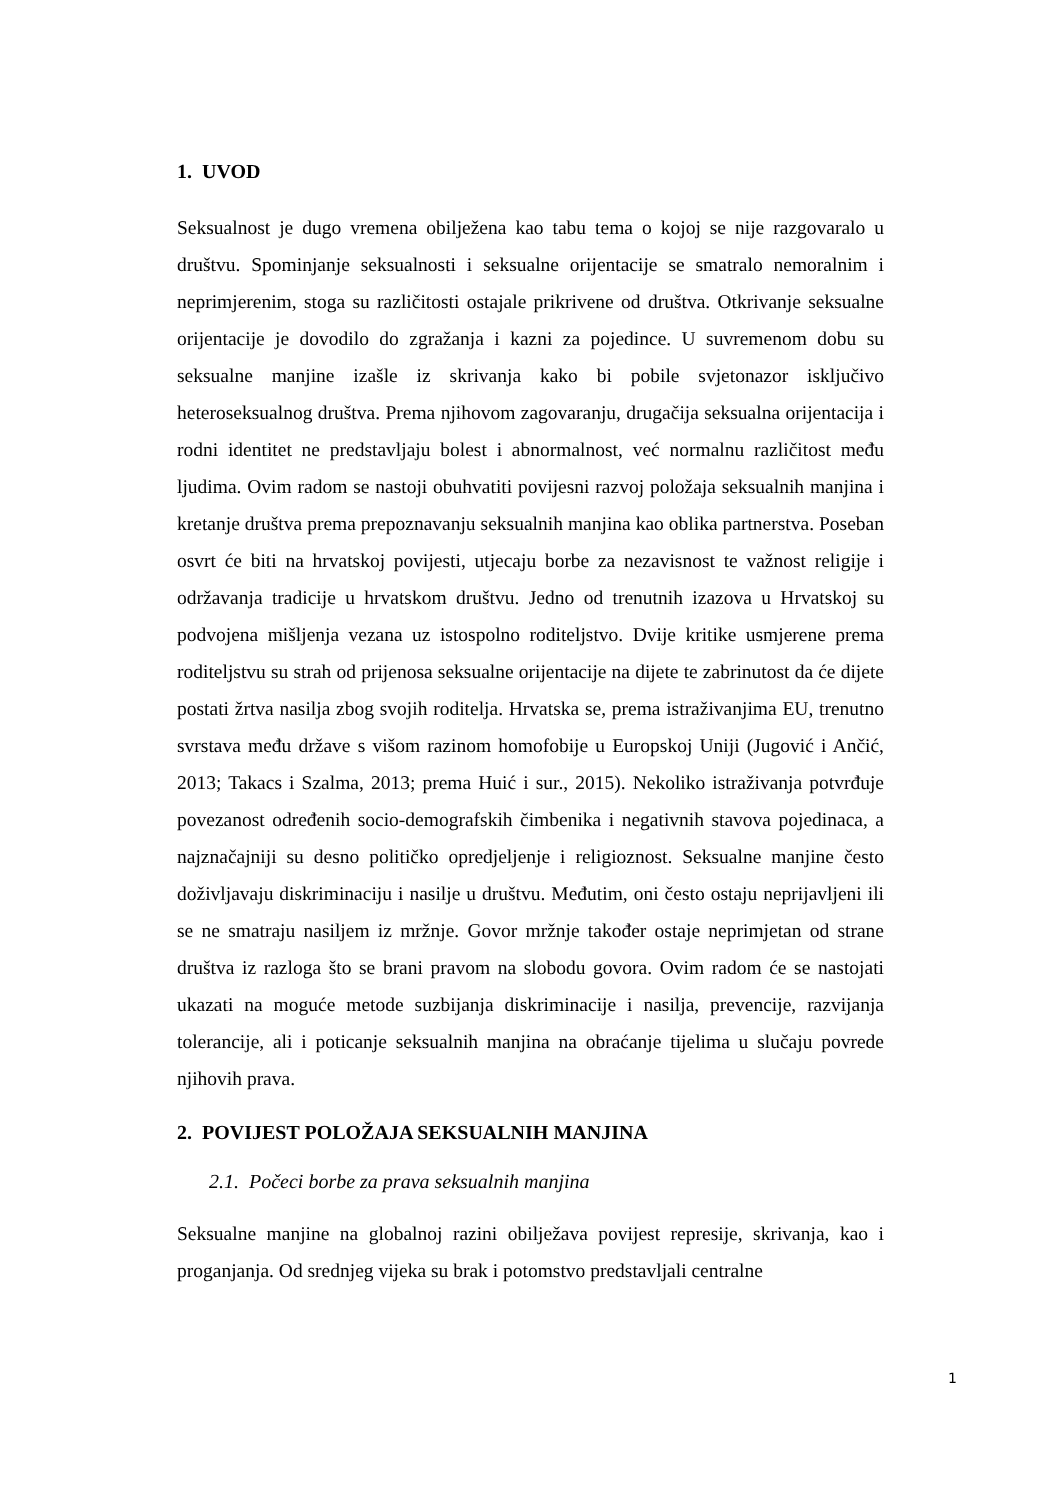1. UVOD
Seksualnost je dugo vremena obilježena kao tabu tema o kojoj se nije razgovaralo u društvu. Spominjanje seksualnosti i seksualne orijentacije se smatralo nemoralnim i neprimjerenim, stoga su različitosti ostajale prikrivene od društva. Otkrivanje seksualne orijentacije je dovodilo do zgražanja i kazni za pojedince. U suvremenom dobu su seksualne manjine izašle iz skrivanja kako bi pobile svjetonazor isključivo heteroseksualnog društva. Prema njihovom zagovaranju, drugačija seksualna orijentacija i rodni identitet ne predstavljaju bolest i abnormalnost, već normalnu različitost među ljudima. Ovim radom se nastoji obuhvatiti povijesni razvoj položaja seksualnih manjina i kretanje društva prema prepoznavanju seksualnih manjina kao oblika partnerstva. Poseban osvrt će biti na hrvatskoj povijesti, utjecaju borbe za nezavisnost te važnost religije i održavanja tradicije u hrvatskom društvu. Jedno od trenutnih izazova u Hrvatskoj su podvojena mišljenja vezana uz istospolno roditeljstvo. Dvije kritike usmjerene prema roditeljstvu su strah od prijenosa seksualne orijentacije na dijete te zabrinutost da će dijete postati žrtva nasilja zbog svojih roditelja. Hrvatska se, prema istraživanjima EU, trenutno svrstava među države s višom razinom homofobije u Europskoj Uniji (Jugović i Ančić, 2013; Takacs i Szalma, 2013; prema Huić i sur., 2015). Nekoliko istraživanja potvrđuje povezanost određenih socio-demografskih čimbenika i negativnih stavova pojedinaca, a najznačajniji su desno političko opredjeljenje i religioznost. Seksualne manjine često doživljavaju diskriminaciju i nasilje u društvu. Međutim, oni često ostaju neprijavljeni ili se ne smatraju nasiljem iz mržnje. Govor mržnje također ostaje neprimjetan od strane društva iz razloga što se brani pravom na slobodu govora. Ovim radom će se nastojati ukazati na moguće metode suzbijanja diskriminacije i nasilja, prevencije, razvijanja tolerancije, ali i poticanje seksualnih manjina na obraćanje tijelima u slučaju povrede njihovih prava.
2. POVIJEST POLOŽAJA SEKSUALNIH MANJINA
2.1. Počeci borbe za prava seksualnih manjina
Seksualne manjine na globalnoj razini obilježava povijest represije, skrivanja, kao i proganjanja. Od srednjeg vijeka su brak i potomstvo predstavljali centralne
1